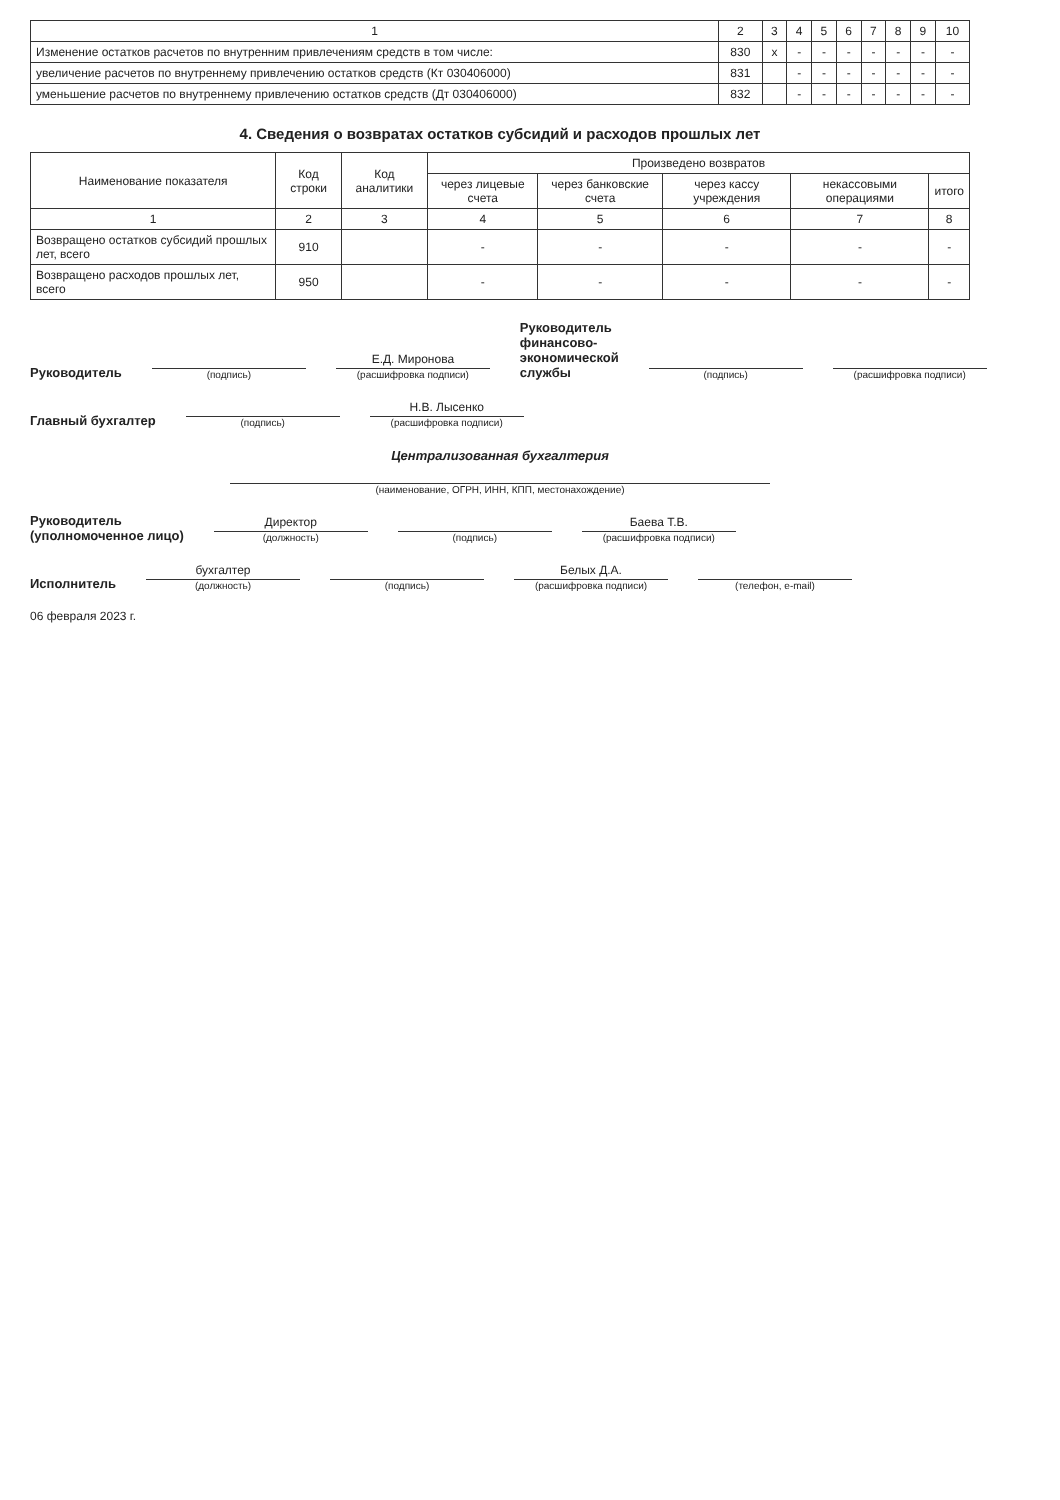| 1 | 2 | 3 | 4 | 5 | 6 | 7 | 8 | 9 | 10 |
| --- | --- | --- | --- | --- | --- | --- | --- | --- | --- |
| Изменение остатков расчетов по внутренним привлечениям средств в том числе: | 830 | x | - | - | - | - | - | - | - |
| увеличение расчетов по внутреннему привлечению остатков средств (Кт 030406000) | 831 | | - | - | - | - | - | - | - |
| уменьшение расчетов по внутреннему привлечению остатков средств (Дт 030406000) | 832 | | - | - | - | - | - | - | - |
4. Сведения о возвратах остатков субсидий и расходов прошлых лет
| Наименование показателя | Код строки | Код аналитики | Произведено возвратов | | | | |
| --- | --- | --- | --- | --- | --- | --- | --- |
| | | | через лицевые счета | через банковские счета | через кассу учреждения | некассовыми операциями | итого |
| 1 | 2 | 3 | 4 | 5 | 6 | 7 | 8 |
| Возвращено остатков субсидий прошлых лет, всего | 910 | | - | - | - | - | - |
| Возвращено расходов прошлых лет, всего | 950 | | - | - | - | - | - |
Руководитель
(подпись)
Е.Д. Миронова
(расшифровка подписи)
Руководитель финансово-экономической службы
(подпись)
(расшифровка подписи)
Главный бухгалтер
(подпись)
Н.В. Лысенко
(расшифровка подписи)
Централизованная бухгалтерия
(наименование, ОГРН, ИНН, КПП, местонахождение)
Руководитель
(уполномоченное лицо)
Директор
(должность)
(подпись)
Баева Т.В.
(расшифровка подписи)
Исполнитель
бухгалтер
(должность)
(подпись)
Белых Д.А.
(расшифровка подписи)
(телефон, e-mail)
06 февраля 2023 г.